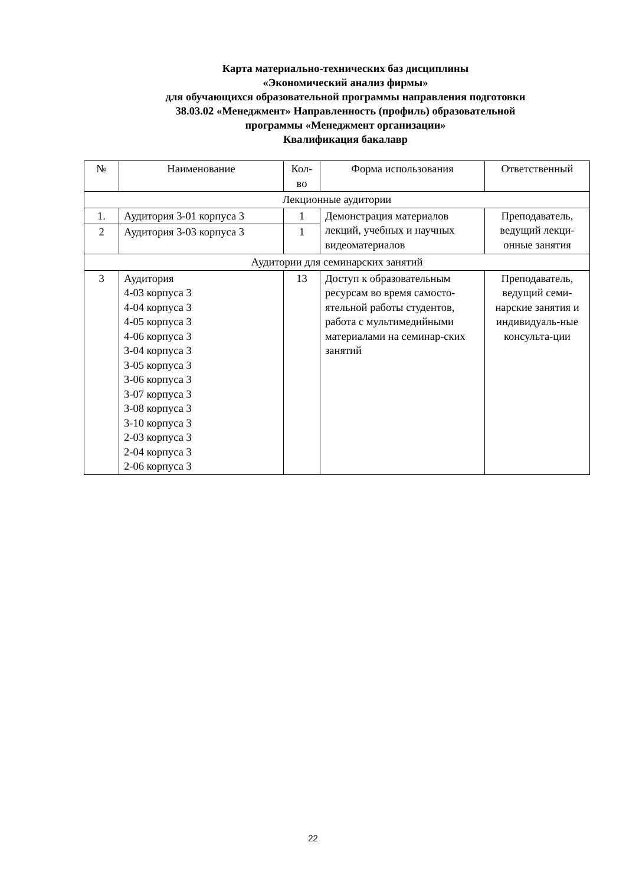Карта материально-технических баз дисциплины
«Экономический анализ фирмы»
для обучающихся образовательной программы направления подготовки
38.03.02 «Менеджмент» Направленность (профиль) образовательной
программы «Менеджмент организации»
Квалификация бакалавр
| № | Наименование | Кол- во | Форма использования | Ответственный |
| --- | --- | --- | --- | --- |
| Лекционные аудитории | | | | |
| 1. | Аудитория 3-01 корпуса 3 | 1 | Демонстрация материалов лекций, учебных и научных видеоматериалов | Преподаватель, ведущий лекци-онные занятия |
| 2 | Аудитория 3-03 корпуса 3 | 1 | | |
| Аудитории для семинарских занятий | | | | |
| 3 | Аудитория 4-03 корпуса 3 4-04 корпуса 3 4-05 корпуса 3 4-06 корпуса 3 3-04 корпуса 3 3-05 корпуса 3 3-06 корпуса 3 3-07 корпуса 3 3-08 корпуса 3 3-10 корпуса 3 2-03 корпуса 3 2-04 корпуса 3 2-06 корпуса 3 | 13 | Доступ к образовательным ресурсам во время самосто-ятельной работы студентов, работа с мультимедийными материалами на семинар-ских занятий | Преподаватель, ведущий семи-нарские занятия и индивидуаль-ные консульта-ции |
22